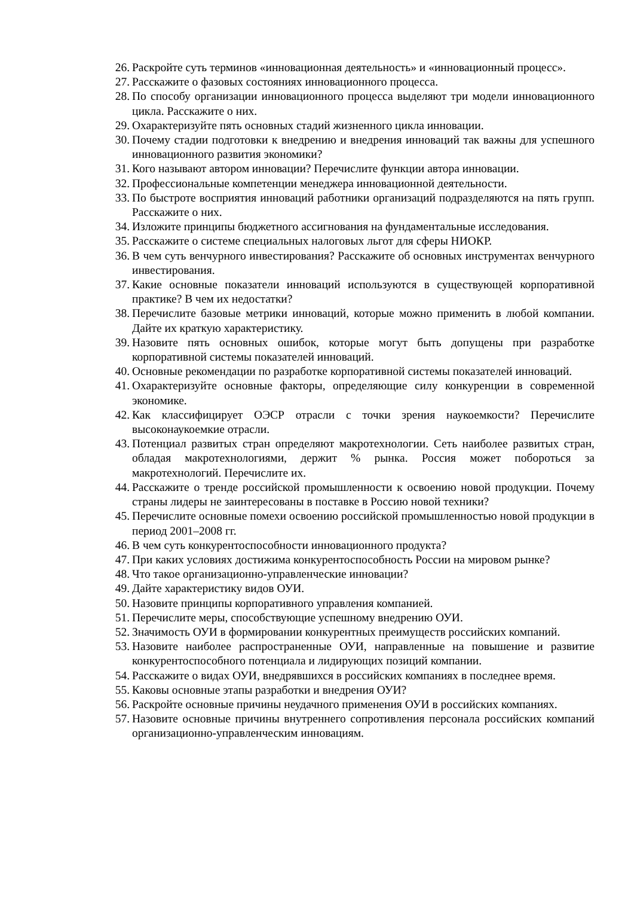26.
Раскройте суть терминов «инновационная деятельность» и «инновационный процесс».
27.
Расскажите о фазовых состояниях инновационного процесса.
28.
По способу организации инновационного процесса выделяют три модели инновационного цикла. Расскажите о них.
29.
Охарактеризуйте пять основных стадий жизненного цикла инновации.
30.
Почему стадии подготовки к внедрению и внедрения инноваций так важны для успешного инновационного развития экономики?
31.
Кого называют автором инновации? Перечислите функции автора инновации.
32.
Профессиональные компетенции менеджера инновационной деятельности.
33.
По быстроте восприятия инноваций работники организаций подразделяются на пять групп. Расскажите о них.
34.
Изложите принципы бюджетного ассигнования на фундаментальные исследования.
35.
Расскажите о системе специальных налоговых льгот для сферы НИОКР.
36.
В чем суть венчурного инвестирования? Расскажите об основных инструментах венчурного инвестирования.
37.
Какие основные показатели инноваций используются в существующей корпоративной практике? В чем их недостатки?
38.
Перечислите базовые метрики инноваций, которые можно применить в любой компании. Дайте их краткую характеристику.
39.
Назовите пять основных ошибок, которые могут быть допущены при разработке корпоративной системы показателей инноваций.
40.
Основные рекомендации по разработке корпоративной системы показателей инноваций.
41.
Охарактеризуйте основные факторы, определяющие силу конкуренции в современной экономике.
42.
Как классифицирует ОЭСР отрасли с точки зрения наукоемкости? Перечислите высоконаукоемкие отрасли.
43.
Потенциал развитых стран определяют макротехнологии. Сеть наиболее развитых стран, обладая макротехнологиями, держит % рынка. Россия может побороться за макротехнологий. Перечислите их.
44.
Расскажите о тренде российской промышленности к освоению новой продукции. Почему страны лидеры не заинтересованы в поставке в Россию новой техники?
45.
Перечислите основные помехи освоению российской промышленностью новой продукции в период 2001–2008 гг.
46.
В чем суть конкурентоспособности инновационного продукта?
47.
При каких условиях достижима конкурентоспособность России на мировом рынке?
48.
Что такое организационно-управленческие инновации?
49.
Дайте характеристику видов ОУИ.
50.
Назовите принципы корпоративного управления компанией.
51.
Перечислите меры, способствующие успешному внедрению ОУИ.
52.
Значимость ОУИ в формировании конкурентных преимуществ российских компаний.
53.
Назовите наиболее распространенные ОУИ, направленные на повышение и развитие конкурентоспособного потенциала и лидирующих позиций компании.
54.
Расскажите о видах ОУИ, внедрявшихся в российских компаниях в последнее время.
55.
Каковы основные этапы разработки и внедрения ОУИ?
56.
Раскройте основные причины неудачного применения ОУИ в российских компаниях.
57.
Назовите основные причины внутреннего сопротивления персонала российских компаний организационно-управленческим инновациям.